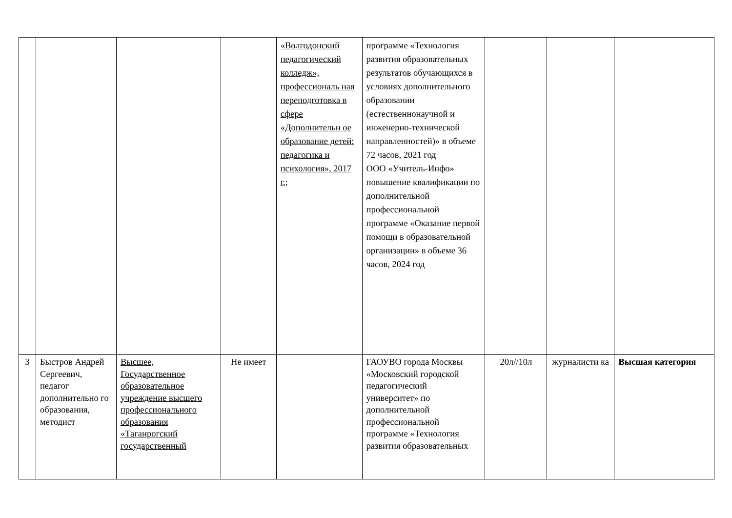| | | | | «Волгодонский педагогический колледж», профессиональ ная переподготовка в сфере «Дополнительн ое образование детей: педагогика и психология», 2017 г.; | программе «Технология развития образовательных результатов обучающихся в условиях дополнительного образовании (естественнонаучной и инженерно-технической направленностей)» в объеме 72 часов, 2021 год ООО «Учитель-Инфо» повышение квалификации по дополнительной профессиональной программе «Оказание первой помощи в образовательной организации» в объеме 36 часов, 2024 год | | | |
| 3 | Быстров Андрей Сергеевич, педагог дополнительно го образования, методист | Высшее, Государственное образовательное учреждение высшего профессионального образования «Таганрогский государственный | Не имеет | | ГАОУВО города Москвы «Московский городской педагогический университет» по дополнительной профессиональной программе «Технология развития образовательных | 20л//10л | журналисти ка | Высшая категория |